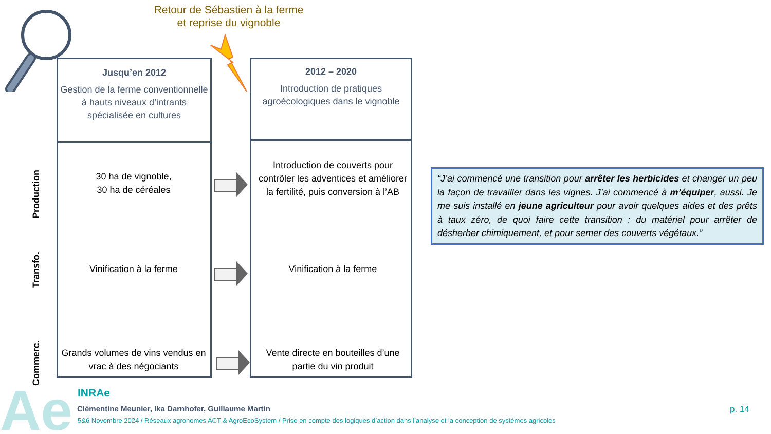Retour de Sébastien à la ferme et reprise du vignoble
Production
Transfo.
Commerc.
Jusqu’en 2012
Gestion de la ferme conventionnelle à hauts niveaux d’intrants spécialisée en cultures
30 ha de vignoble,
30 ha de céréales
Vinification à la ferme
Grands volumes de vins vendus en vrac à des négociants
2012 – 2020
Introduction de pratiques agroécologiques dans le vignoble
Introduction de couverts pour contrôler les adventices et améliorer la fertilité, puis conversion à l’AB
Vinification à la ferme
Vente directe en bouteilles d’une partie du vin produit
“J’ai commencé une transition pour arrêter les herbicides et changer un peu la façon de travailler dans les vignes. J’ai commencé à m’équiper, aussi. Je me suis installé en jeune agriculteur pour avoir quelques aides et des prêts à taux zéro, de quoi faire cette transition : du matériel pour arrêter de désherber chimiquement, et pour semer des couverts végétaux.”
Ae INRAe
Clémentine Meunier, Ika Darnhofer, Guillaume Martin
5&6 Novembre 2024 / Réseaux agronomes ACT & AgroEcoSystem / Prise en compte des logiques d’action dans l’analyse et la conception de systèmes agricoles
p. 14